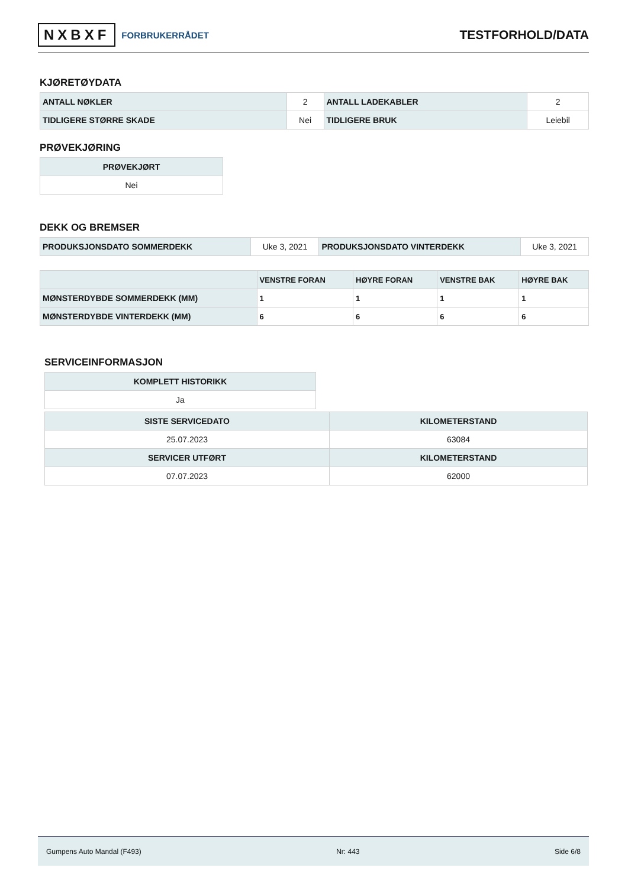NXBXF FORBRUKERRÅDET
TESTFORHOLD/DATA
KJØRETØYDATA
| ANTALL NØKLER | 2 | ANTALL LADEKABLER | 2 |
| TIDLIGERE STØRRE SKADE | Nei | TIDLIGERE BRUK | Leiebil |
PRØVEKJØRING
| PRØVEKJØRT |
| --- |
| Nei |
DEKK OG BREMSER
| PRODUKSJONSDATO SOMMERDEKK | Uke 3, 2021 | PRODUKSJONSDATO VINTERDEKK | Uke 3, 2021 |
| | VENSTRE FORAN | HØYRE FORAN | VENSTRE BAK | HØYRE BAK |
| --- | --- | --- | --- | --- |
| MØNSTERDYBDE SOMMERDEKK (MM) | 1 | 1 | 1 | 1 |
| MØNSTERDYBDE VINTERDEKK (MM) | 6 | 6 | 6 | 6 |
SERVICEINFORMASJON
| KOMPLETT HISTORIKK |
| --- |
| Ja |
| SISTE SERVICEDATO | KILOMETERSTAND |
| --- | --- |
| 25.07.2023 | 63084 |
| SERVICER UTFØRT | KILOMETERSTAND |
| 07.07.2023 | 62000 |
Gumpens Auto Mandal (F493) Nr: 443 Side 6/8